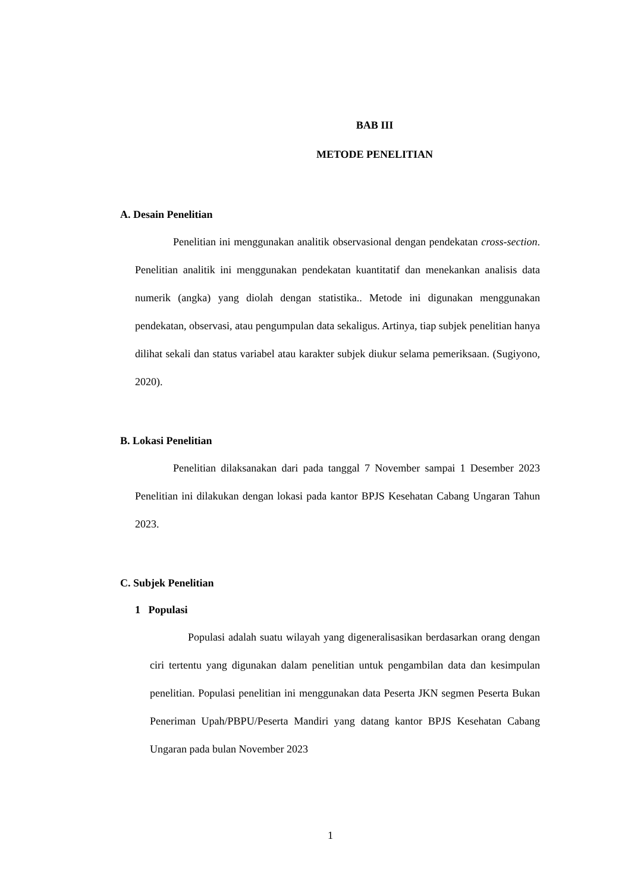BAB III
METODE PENELITIAN
A. Desain Penelitian
Penelitian ini menggunakan analitik observasional dengan pendekatan cross-section. Penelitian analitik ini menggunakan pendekatan kuantitatif dan menekankan analisis data numerik (angka) yang diolah dengan statistika.. Metode ini digunakan menggunakan pendekatan, observasi, atau pengumpulan data sekaligus. Artinya, tiap subjek penelitian hanya dilihat sekali dan status variabel atau karakter subjek diukur selama pemeriksaan. (Sugiyono, 2020).
B. Lokasi Penelitian
Penelitian dilaksanakan dari pada tanggal 7 November sampai 1 Desember 2023 Penelitian ini dilakukan dengan lokasi pada kantor BPJS Kesehatan Cabang Ungaran Tahun 2023.
C. Subjek Penelitian
1 Populasi
Populasi adalah suatu wilayah yang digeneralisasikan berdasarkan orang dengan ciri tertentu yang digunakan dalam penelitian untuk pengambilan data dan kesimpulan penelitian. Populasi penelitian ini menggunakan data Peserta JKN segmen Peserta Bukan Peneriman Upah/PBPU/Peserta Mandiri yang datang kantor BPJS Kesehatan Cabang Ungaran pada bulan November 2023
1